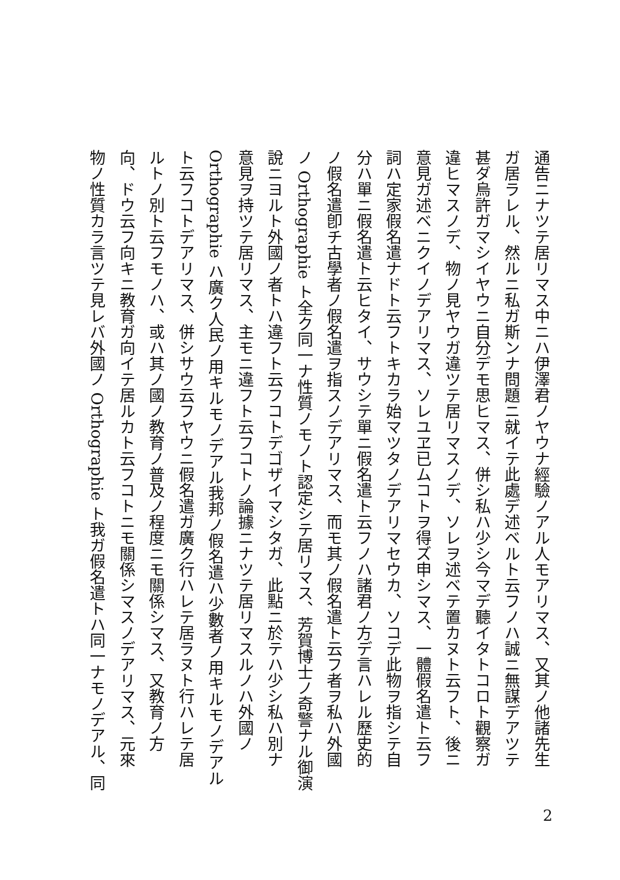通告ニナツテ居リマス中ニハ伊澤君ノヤウナ經驗ノアル人モアリマス、又其ノ他諸先生
ガ居ラレル、然ルニ私ガ斯ンナ問題ニ就イテ此處デ述ベルト云フノハ誠ニ無謀デアツテ
甚ダ烏許ガマシイヤウニ自分デモ思ヒマス、併シ私ハ少シ今マデ聽イタトコロト觀察ガ
違ヒマスノデ、物ノ見ヤウガ違ツテ居リマスノデ、ソレヲ述ベテ置カヌト云フト、後ニ
意見ガ述ベニクイノデアリマス、ソレユヱ已ムコトヲ得ズ申シマス、一體假名遣ト云フ
詞ハ定家假名遣ナドト云フトキカラ始マツタノデアリマセウカ、ソコデ此物ヲ指シテ自
分ハ單ニ假名遣ト云ヒタイ、サウシテ單ニ假名遣ト云フノハ諸君ノ方デ言ハレル歷史的
ノ假名遣卽チ古學者ノ假名遣ヲ指スノデアリマス、而モ其ノ假名遣ト云フ者ヲ私ハ外國
ノ Orthographie ト全ク同一ナ性質ノモノト認定シテ居リマス、芳賀博士ノ奇警ナル御演
說ニヨルト外國ノ者トハ違フト云フコトデゴザイマシタガ、此點ニ於テハ少シ私ハ別ナ
意見ヲ持ツテ居リマス、主モニ違フト云フコトノ論據ニナツテ居リマスルノハ外國ノ
Orthographie ハ廣ク人民ノ用キルモノデアル我邦ノ假名遣ハ少數者ノ用キルモノデアル
ト云フコトデアリマス、併シサウ云フヤウニ假名遣ガ廣ク行ハレテ居ラヌト行ハレテ居
ルトノ別ト云フモノハ、或ハ其ノ國ノ教育ノ普及ノ程度ニモ關係シマス、又教育ノ方
向、ドウ云フ向キニ教育ガ向イテ居ルカト云フコトニモ關係シマスノデアリマス、元來
物ノ性質カラ言ツテ見レバ外國ノ Orthographie ト我ガ假名遣トハ同一ナモノデアル、同
2